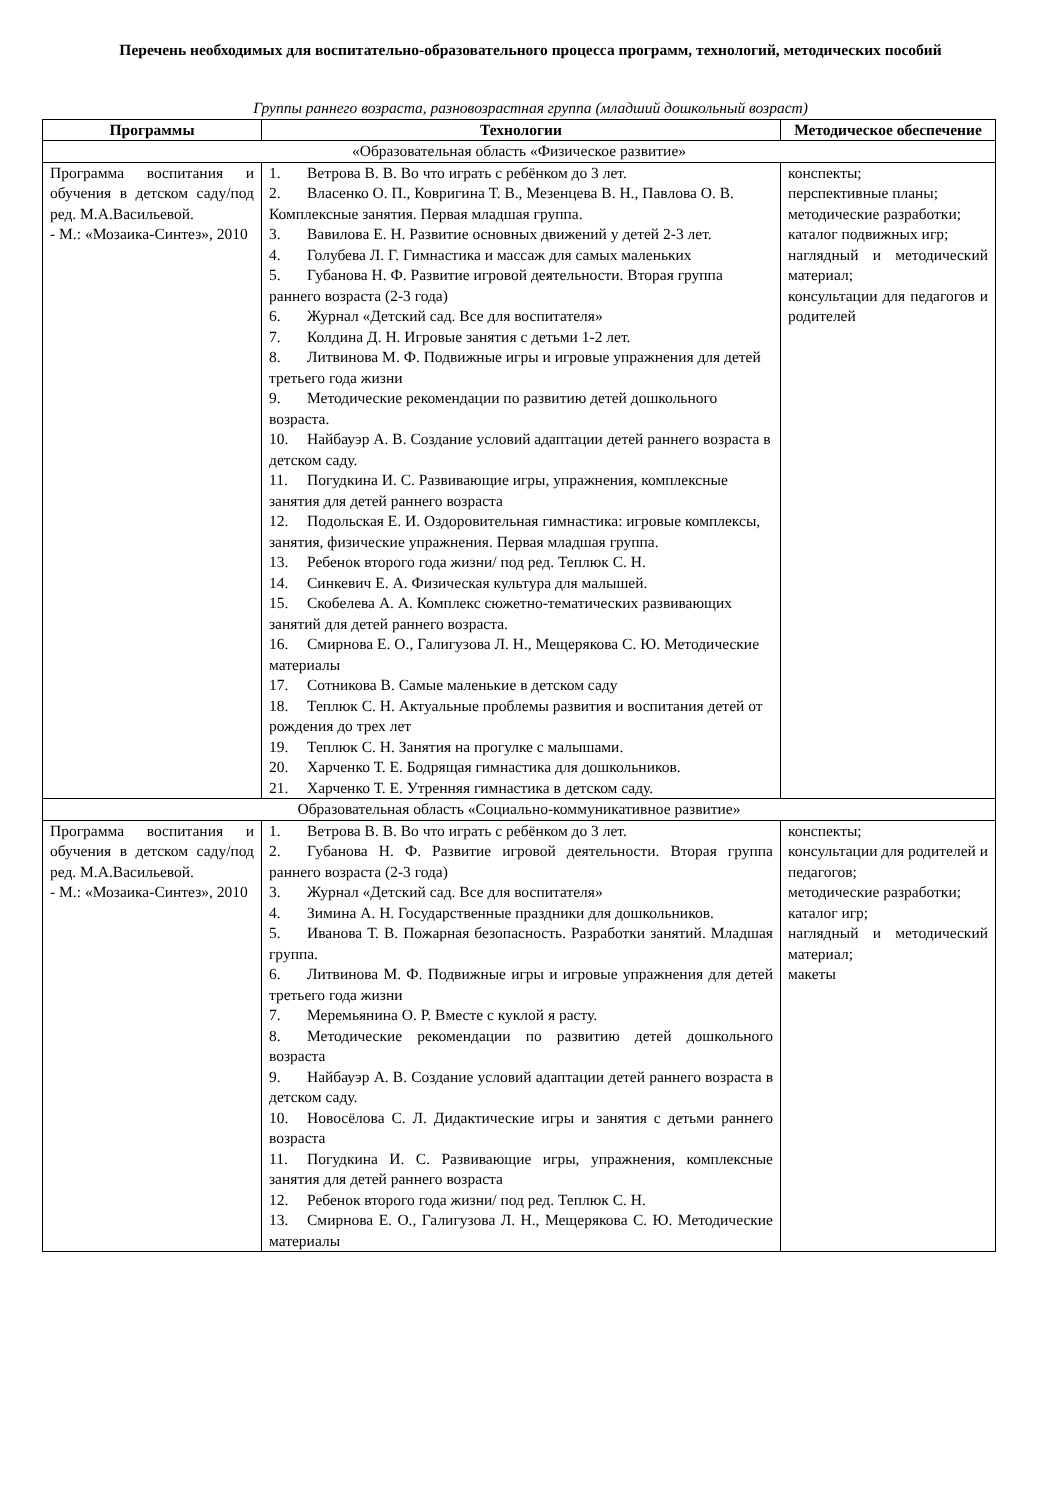Перечень необходимых для воспитательно-образовательного процесса программ, технологий, методических пособий
Группы раннего возраста, разновозрастная группа (младший дошкольный возраст)
| Программы | Технологии | Методическое обеспечение |
| --- | --- | --- |
| «Образовательная область «Физическое развитие» | | |
| Программа воспитания и обучения в детском саду/под ред. М.А.Васильевой. - М.: «Мозаика-Синтез», 2010 | 1. Ветрова В. В. Во что играть с ребёнком до 3 лет. 2. Власенко О. П., Ковригина Т. В., Мезенцева В. Н., Павлова О. В. Комплексные занятия. Первая младшая группа. 3. Вавилова Е. Н. Развитие основных движений у детей 2-3 лет. 4. Голубева Л. Г. Гимнастика и массаж для самых маленьких 5. Губанова Н. Ф. Развитие игровой деятельности. Вторая группа раннего возраста (2-3 года) 6. Журнал «Детский сад. Все для воспитателя» 7. Колдина Д. Н. Игровые занятия с детьми 1-2 лет. 8. Литвинова М. Ф. Подвижные игры и игровые упражнения для детей третьего года жизни 9. Методические рекомендации по развитию детей дошкольного возраста. 10. Найбауэр А. В. Создание условий адаптации детей раннего возраста в детском саду. 11. Погудкина И. С. Развивающие игры, упражнения, комплексные занятия для детей раннего возраста 12. Подольская Е. И. Оздоровительная гимнастика: игровые комплексы, занятия, физические упражнения. Первая младшая группа. 13. Ребенок второго года жизни/ под ред. Теплюк С. Н. 14. Синкевич Е. А. Физическая культура для малышей. 15. Скобелева А. А. Комплекс сюжетно-тематических развивающих занятий для детей раннего возраста. 16. Смирнова Е. О., Галигузова Л. Н., Мещерякова С. Ю. Методические материалы 17. Сотникова В. Самые маленькие в детском саду 18. Теплюк С. Н. Актуальные проблемы развития и воспитания детей от рождения до трех лет 19. Теплюк С. Н. Занятия на прогулке с малышами. 20. Харченко Т. Е. Бодрящая гимнастика для дошкольников. 21. Харченко Т. Е. Утренняя гимнастика в детском саду. | конспекты; перспективные планы; методические разработки; каталог подвижных игр; наглядный и методический материал; консультации для педагогов и родителей |
| Образовательная область «Социально-коммуникативное развитие» | | |
| Программа воспитания и обучения в детском саду/под ред. М.А.Васильевой. - М.: «Мозаика-Синтез», 2010 | 1. Ветрова В. В. Во что играть с ребёнком до 3 лет. 2. Губанова Н. Ф. Развитие игровой деятельности. Вторая группа раннего возраста (2-3 года) 3. Журнал «Детский сад. Все для воспитателя» 4. Зимина А. Н. Государственные праздники для дошкольников. 5. Иванова Т. В. Пожарная безопасность. Разработки занятий. Младшая группа. 6. Литвинова М. Ф. Подвижные игры и игровые упражнения для детей третьего года жизни 7. Меремьянина О. Р. Вместе с куклой я расту. 8. Методические рекомендации по развитию детей дошкольного возраста 9. Найбауэр А. В. Создание условий адаптации детей раннего возраста в детском саду. 10. Новосёлова С. Л. Дидактические игры и занятия с детьми раннего возраста 11. Погудкина И. С. Развивающие игры, упражнения, комплексные занятия для детей раннего возраста 12. Ребенок второго года жизни/ под ред. Теплюк С. Н. 13. Смирнова Е. О., Галигузова Л. Н., Мещерякова С. Ю. Методические материалы | конспекты; консультации для родителей и педагогов; методические разработки; каталог игр; наглядный и методический материал; макеты |